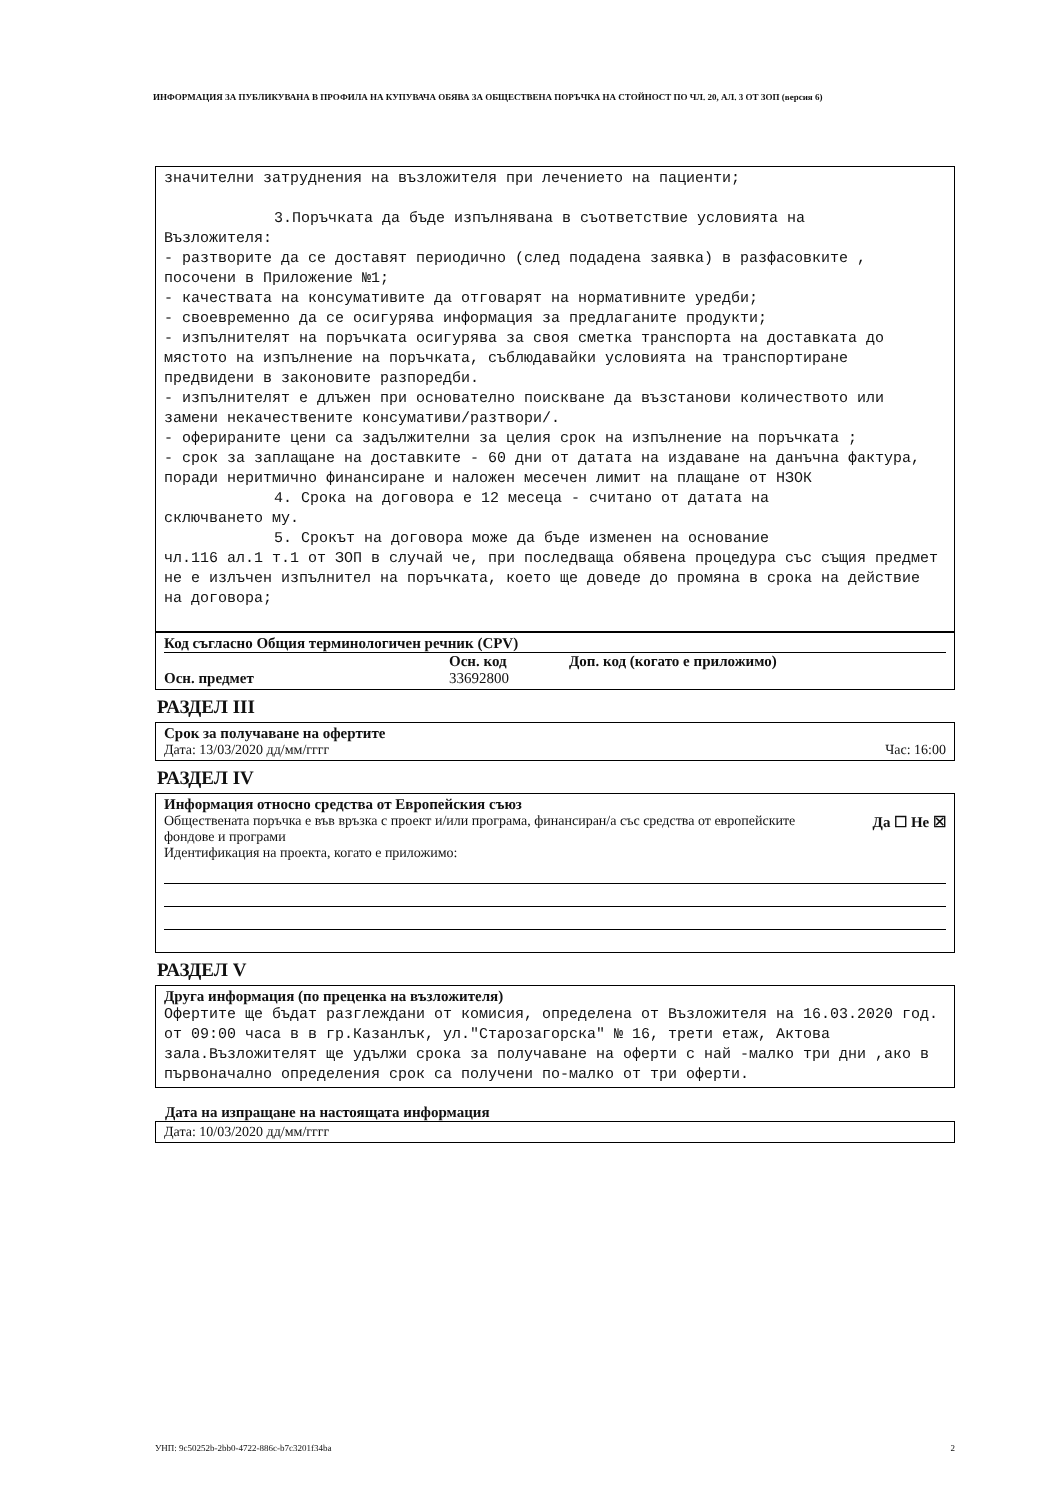ИНФОРМАЦИЯ ЗА ПУБЛИКУВАНА В ПРОФИЛА НА КУПУВАЧА ОБЯВА ЗА ОБЩЕСТВЕНА ПОРЪЧКА НА СТОЙНОСТ ПО ЧЛ. 20, АЛ. 3 ОТ ЗОП (версия 6)
значителни затруднения на възложителя при лечението на пациенти;
3.Поръчката да бъде изпълнявана в съответствие условията на
Възложителя:
- разтворите да се доставят периодично (след подадена заявка) в разфасовките , посочени в Приложение №1;
- качествата на консумативите да отговарят на нормативните уредби;
- своевременно да се осигурява информация за предлаганите продукти;
- изпълнителят на поръчката осигурява за своя сметка транспорта на доставката до мястото на изпълнение на поръчката, съблюдавайки условията на транспортиране предвидени в законовите разпоредби.
- изпълнителят е длъжен при основателно поискване да възстанови количеството или замени некачествените консумативи/разтвори/.
- оферираните цени са задължителни за целия срок на изпълнение на поръчката ;
- срок за заплащане на доставките - 60 дни от датата на издаване на данъчна фактура, поради неритмично финансиране и наложен месечен лимит на плащане от НЗОК
4. Срока на договора е 12 месеца - считано от датата на
сключването му.
5. Срокът на договора може да бъде изменен на основание
чл.116 ал.1 т.1 от ЗОП в случай че, при последваща обявена процедура със същия предмет не е излъчен изпълнител на поръчката, което ще доведе до промяна в срока на действие на договора;
Код съгласно Общия терминологичен речник (CPV)
Осн. код Доп. код (когато е приложимо)
Осн. предмет 33692800
РАЗДЕЛ III
Срок за получаване на офертите
Дата: 13/03/2020 дд/мм/гггг Час: 16:00
РАЗДЕЛ IV
Информация относно средства от Европейския съюз
Обществената поръчка е във връзка с проект и/или програма, финансиран/а със средства от европейските фондове и програми Да ☐ Не ☒
Идентификация на проекта, когато е приложимо:
РАЗДЕЛ V
Друга информация (по преценка на възложителя)
Офертите ще бъдат разглеждани от комисия, определена от Възложителя на 16.03.2020 год. от 09:00 часа в в гр.Казанлък, ул."Старозагорска" № 16, трети етаж, Актова зала.Възложителят ще удължи срока за получаване на оферти с най -малко три дни ,ако в първоначално определения срок са получени по-малко от три оферти.
Дата на изпращане на настоящата информация
Дата: 10/03/2020 дд/мм/гггг
УНП: 9c50252b-2bb0-4722-886c-b7c3201f34ba 2